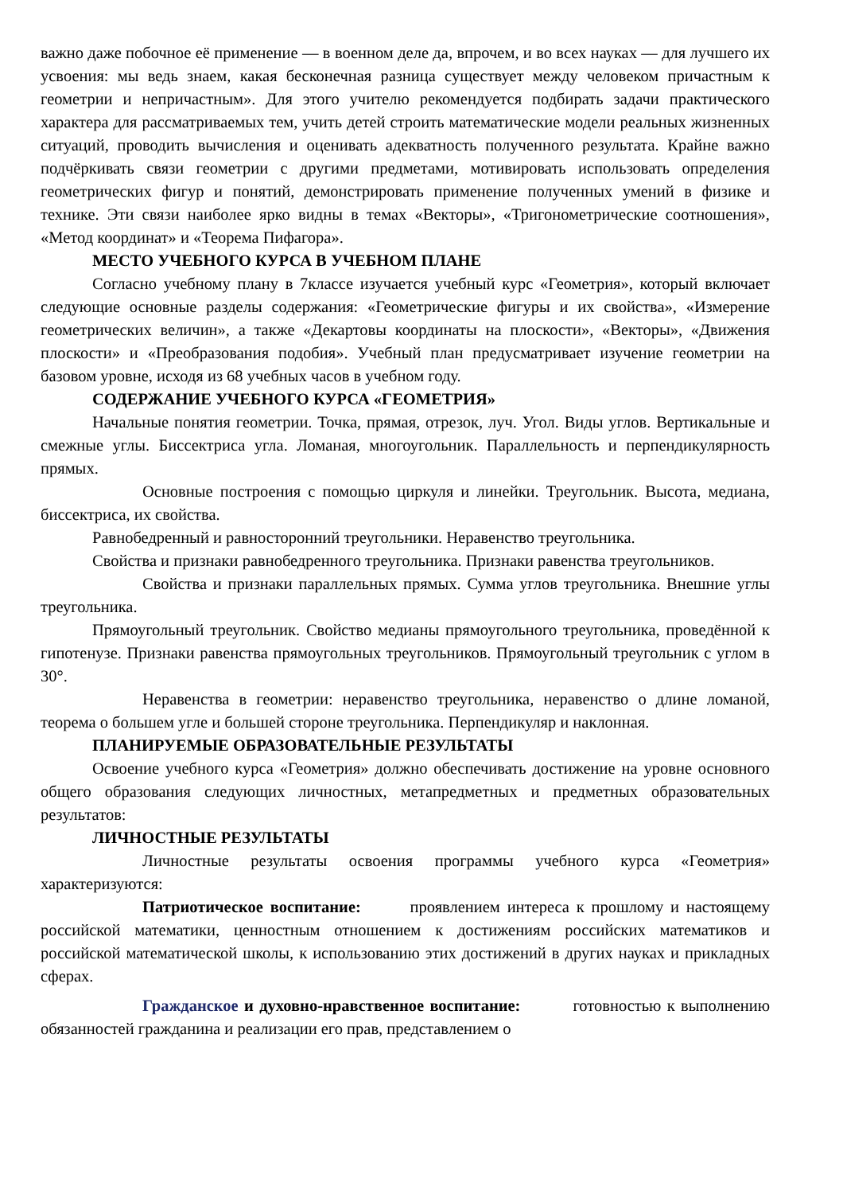важно даже побочное её применение — в военном деле да, впрочем, и во всех науках — для лучшего их усвоения: мы ведь знаем, какая бесконечная разница существует между человеком причастным к геометрии и непричастным». Для этого учителю рекомендуется подбирать задачи практического характера для рассматриваемых тем, учить детей строить математические модели реальных жизненных ситуаций, проводить вычисления и оценивать адекватность полученного результата. Крайне важно подчёркивать связи геометрии с другими предметами, мотивировать использовать определения геометрических фигур и понятий, демонстрировать применение полученных умений в физике и технике. Эти связи наиболее ярко видны в темах «Векторы», «Тригонометрические соотношения», «Метод координат» и «Теорема Пифагора».
МЕСТО УЧЕБНОГО КУРСА В УЧЕБНОМ ПЛАНЕ
Согласно учебному плану в 7классе изучается учебный курс «Геометрия», который включает следующие основные разделы содержания: «Геометрические фигуры и их свойства», «Измерение геометрических величин», а также «Декартовы координаты на плоскости», «Векторы», «Движения плоскости» и «Преобразования подобия». Учебный план предусматривает изучение геометрии на базовом уровне, исходя из 68 учебных часов в учебном году.
СОДЕРЖАНИЕ УЧЕБНОГО КУРСА «ГЕОМЕТРИЯ»
Начальные понятия геометрии. Точка, прямая, отрезок, луч. Угол. Виды углов. Вертикальные и смежные углы. Биссектриса угла. Ломаная, многоугольник. Параллельность и перпендикулярность прямых.
Основные построения с помощью циркуля и линейки. Треугольник. Высота, медиана, биссектриса, их свойства.
Равнобедренный и равносторонний треугольники. Неравенство треугольника.
Свойства и признаки равнобедренного треугольника. Признаки равенства треугольников.
Свойства и признаки параллельных прямых. Сумма углов треугольника. Внешние углы треугольника.
Прямоугольный треугольник. Свойство медианы прямоугольного треугольника, проведённой к гипотенузе. Признаки равенства прямоугольных треугольников. Прямоугольный треугольник с углом в 30°.
Неравенства в геометрии: неравенство треугольника, неравенство о длине ломаной, теорема о большем угле и большей стороне треугольника. Перпендикуляр и наклонная.
ПЛАНИРУЕМЫЕ ОБРАЗОВАТЕЛЬНЫЕ РЕЗУЛЬТАТЫ
Освоение учебного курса «Геометрия» должно обеспечивать достижение на уровне основного общего образования следующих личностных, метапредметных и предметных образовательных результатов:
ЛИЧНОСТНЫЕ РЕЗУЛЬТАТЫ
Личностные результаты освоения программы учебного курса «Геометрия» характеризуются:
Патриотическое воспитание: проявлением интереса к прошлому и настоящему российской математики, ценностным отношением к достижениям российских математиков и российской математической школы, к использованию этих достижений в других науках и прикладных сферах.
Гражданское и духовно-нравственное воспитание: готовностью к выполнению обязанностей гражданина и реализации его прав, представлением о